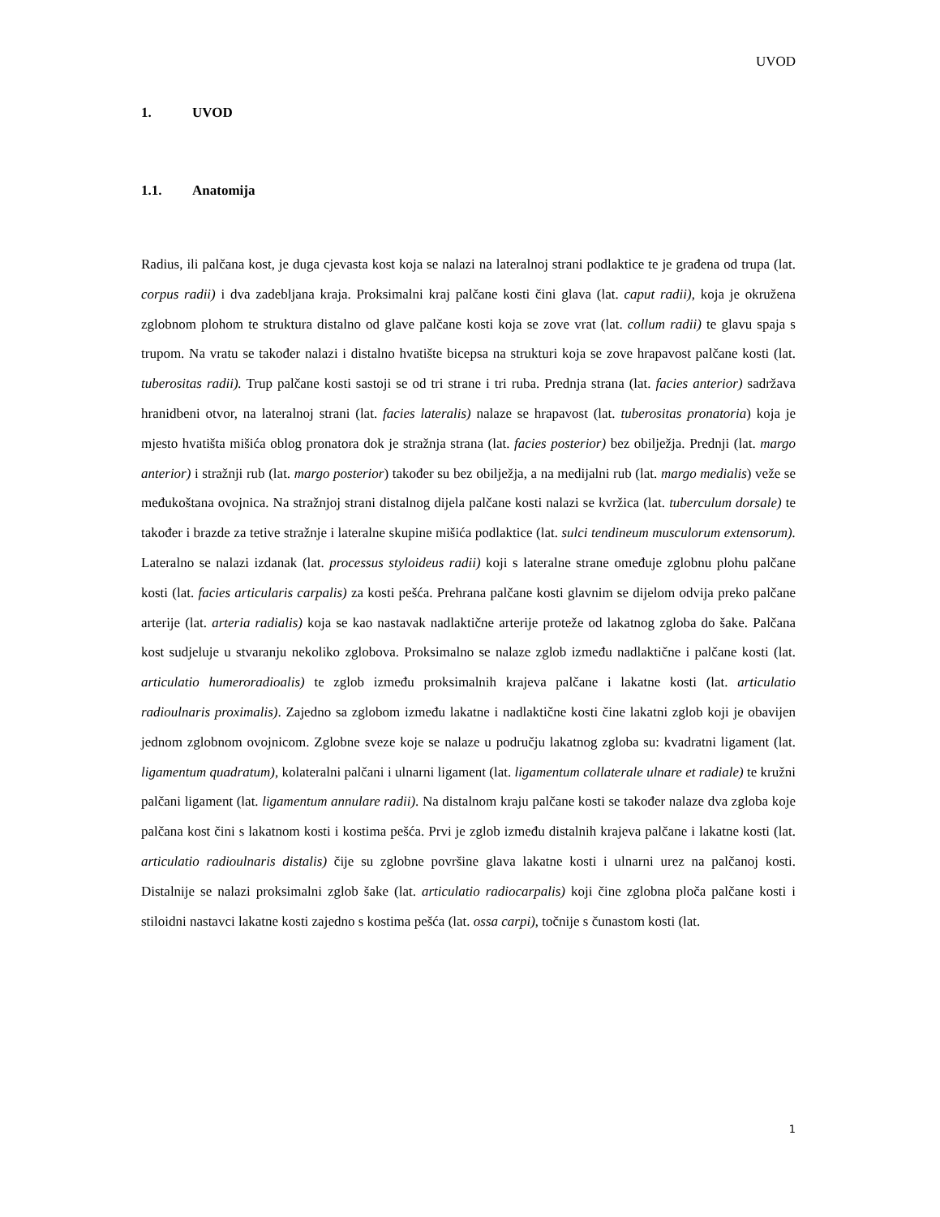UVOD
1. UVOD
1.1. Anatomija
Radius, ili palčana kost, je duga cjevasta kost koja se nalazi na lateralnoj strani podlaktice te je građena od trupa (lat. corpus radii) i dva zadebljana kraja. Proksimalni kraj palčane kosti čini glava (lat. caput radii), koja je okružena zglobnom plohom te struktura distalno od glave palčane kosti koja se zove vrat (lat. collum radii) te glavu spaja s trupom. Na vratu se također nalazi i distalno hvatište bicepsa na strukturi koja se zove hrapavost palčane kosti (lat. tuberositas radii). Trup palčane kosti sastoji se od tri strane i tri ruba. Prednja strana (lat. facies anterior) sadržava hranidbeni otvor, na lateralnoj strani (lat. facies lateralis) nalaze se hrapavost (lat. tuberositas pronatoria) koja je mjesto hvatišta mišića oblog pronatora dok je stražnja strana (lat. facies posterior) bez obilježja. Prednji (lat. margo anterior) i stražnji rub (lat. margo posterior) također su bez obilježja, a na medijalni rub (lat. margo medialis) veže se međukoštana ovojnica. Na stražnjoj strani distalnog dijela palčane kosti nalazi se kvržica (lat. tuberculum dorsale) te također i brazde za tetive stražnje i lateralne skupine mišića podlaktice (lat. sulci tendineum musculorum extensorum). Lateralno se nalazi izdanak (lat. processus styloideus radii) koji s lateralne strane omeđuje zglobnu plohu palčane kosti (lat. facies articularis carpalis) za kosti pešća. Prehrana palčane kosti glavnim se dijelom odvija preko palčane arterije (lat. arteria radialis) koja se kao nastavak nadlaktične arterije proteže od lakatnog zgloba do šake. Palčana kost sudjeluje u stvaranju nekoliko zglobova. Proksimalno se nalaze zglob između nadlaktične i palčane kosti (lat. articulatio humeroradioalis) te zglob između proksimalnih krajeva palčane i lakatne kosti (lat. articulatio radioulnaris proximalis). Zajedno sa zglobom između lakatne i nadlaktične kosti čine lakatni zglob koji je obavijen jednom zglobnom ovojnicom. Zglobne sveze koje se nalaze u području lakatnog zgloba su: kvadratni ligament (lat. ligamentum quadratum), kolateralni palčani i ulnarni ligament (lat. ligamentum collaterale ulnare et radiale) te kružni palčani ligament (lat. ligamentum annulare radii). Na distalnom kraju palčane kosti se također nalaze dva zgloba koje palčana kost čini s lakatnom kosti i kostima pešća. Prvi je zglob između distalnih krajeva palčane i lakatne kosti (lat. articulatio radioulnaris distalis) čije su zglobne površine glava lakatne kosti i ulnarni urez na palčanoj kosti. Distalnije se nalazi proksimalni zglob šake (lat. articulatio radiocarpalis) koji čine zglobna ploča palčane kosti i stiloidni nastavci lakatne kosti zajedno s kostima pešća (lat. ossa carpi), točnije s čunastom kosti (lat.
1